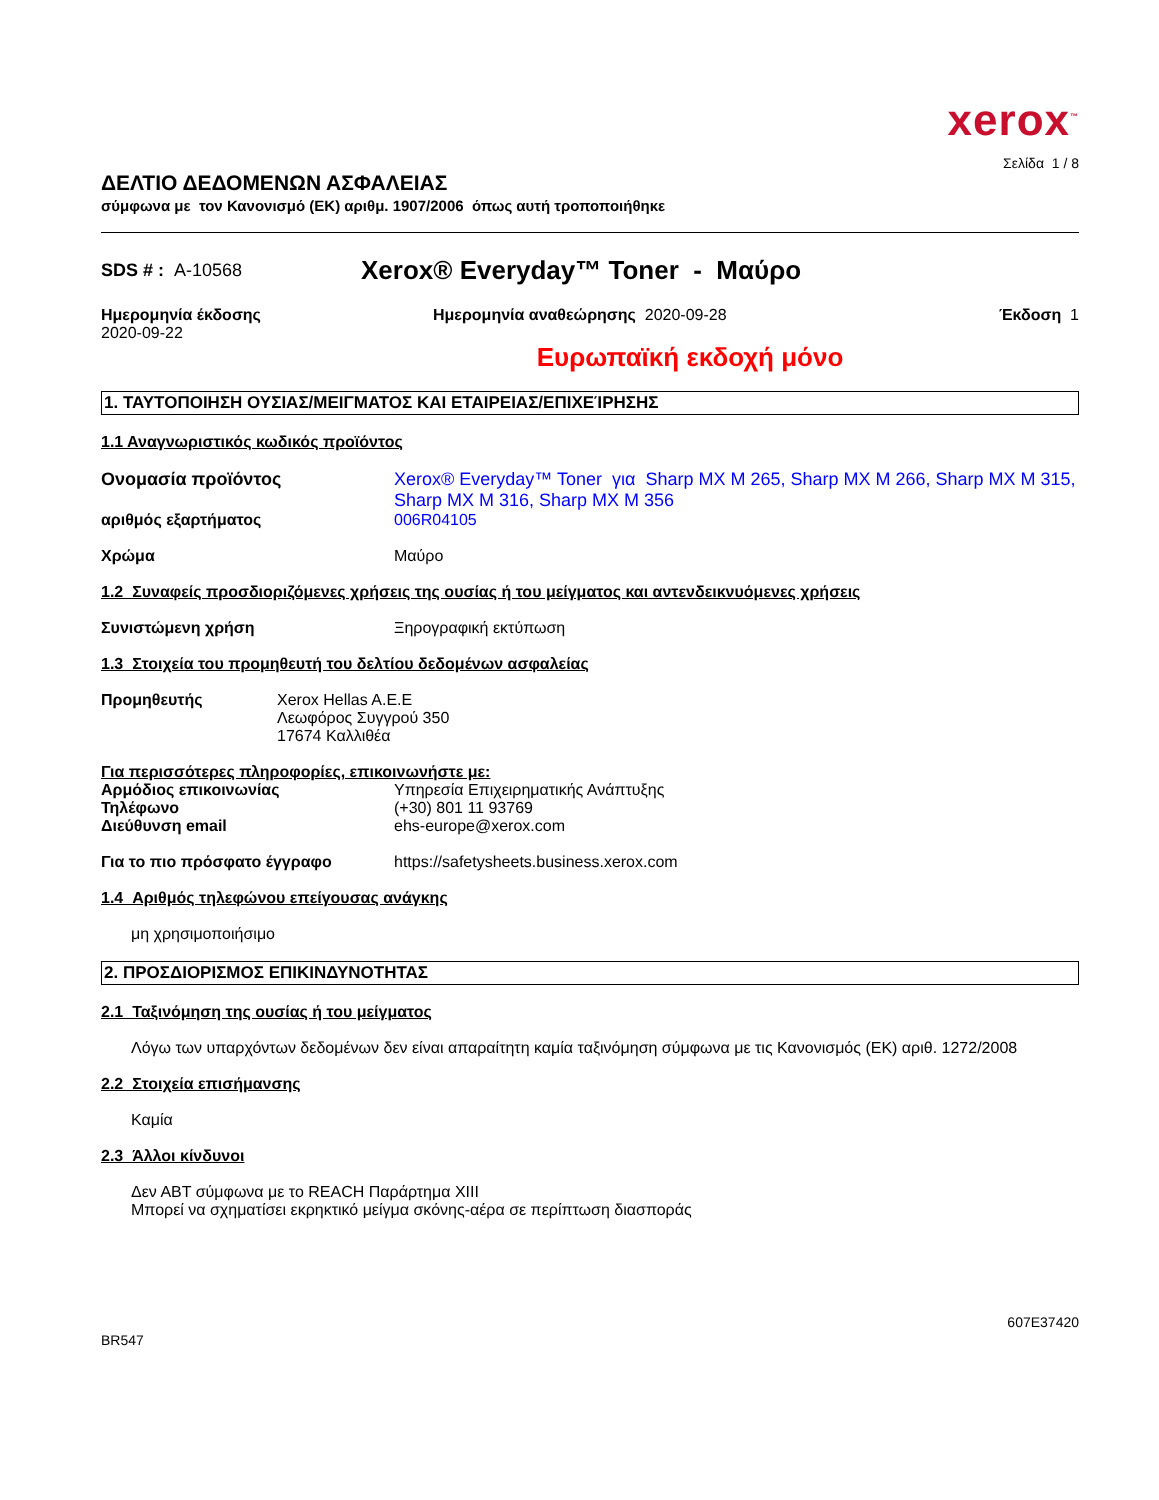xerox<sup>™</sup>
Σελίδα 1 / 8
ΔΕΛΤΙΟ ΔΕΔΟΜΕΝΩΝ ΑΣΦΑΛΕΙΑΣ
σύμφωνα με τον Κανονισμό (ΕΚ) αριθμ. 1907/2006 όπως αυτή τροποποιήθηκε
SDS # : A-10568
Xerox® Everyday™ Toner - Μαύρο
Ημερομηνία έκδοσης
2020-09-22
Ημερομηνία αναθεώρησης 2020-09-28
Έκδοση 1
Ευρωπαϊκή εκδοχή μόνο
1. ΤΑΥΤΟΠΟΙΗΣΗ ΟΥΣΙΑΣ/ΜΕΙΓΜΑΤΟΣ ΚΑΙ ΕΤΑΙΡΕΙΑΣ/ΕΠΙΧΕΊΡΗΣΗΣ
1.1 Αναγνωριστικός κωδικός προϊόντος
Ονομασία προϊόντος Xerox® Everyday™ Toner για Sharp MX M 265, Sharp MX M 266, Sharp MX M 315, Sharp MX M 316, Sharp MX M 356
αριθμός εξαρτήματος 006R04105
Χρώμα Μαύρο
1.2 Συναφείς προσδιοριζόμενες χρήσεις της ουσίας ή του μείγματος και αντενδεικνυόμενες χρήσεις
Συνιστώμενη χρήση Ξηρογραφική εκτύπωση
1.3 Στοιχεία του προμηθευτή του δελτίου δεδομένων ασφαλείας
Προμηθευτής Xerox Hellas A.E.E
Λεωφόρος Συγγρού 350
17674 Καλλιθέα
Για περισσότερες πληροφορίες, επικοινωνήστε με:
Αρμόδιος επικοινωνίας Υπηρεσία Επιχειρηματικής Ανάπτυξης
Τηλέφωνο (+30) 801 11 93769
Διεύθυνση email ehs-europe@xerox.com
Για το πιο πρόσφατο έγγραφο https://safetysheets.business.xerox.com
1.4 Αριθμός τηλεφώνου επείγουσας ανάγκης
μη χρησιμοποιήσιμο
2. ΠΡΟΣΔΙΟΡΙΣΜΟΣ ΕΠΙΚΙΝΔΥΝΟΤΗΤΑΣ
2.1 Ταξινόμηση της ουσίας ή του μείγματος
Λόγω των υπαρχόντων δεδομένων δεν είναι απαραίτητη καμία ταξινόμηση σύμφωνα με τις Κανονισμός (ΕΚ) αριθ. 1272/2008
2.2 Στοιχεία επισήμανσης
Καμία
2.3 Άλλοι κίνδυνοι
Δεν ΑΒΤ σύμφωνα με το REACH Παράρτημα XIII
Μπορεί να σχηματίσει εκρηκτικό μείγμα σκόνης-αέρα σε περίπτωση διασποράς
BR547
607E37420